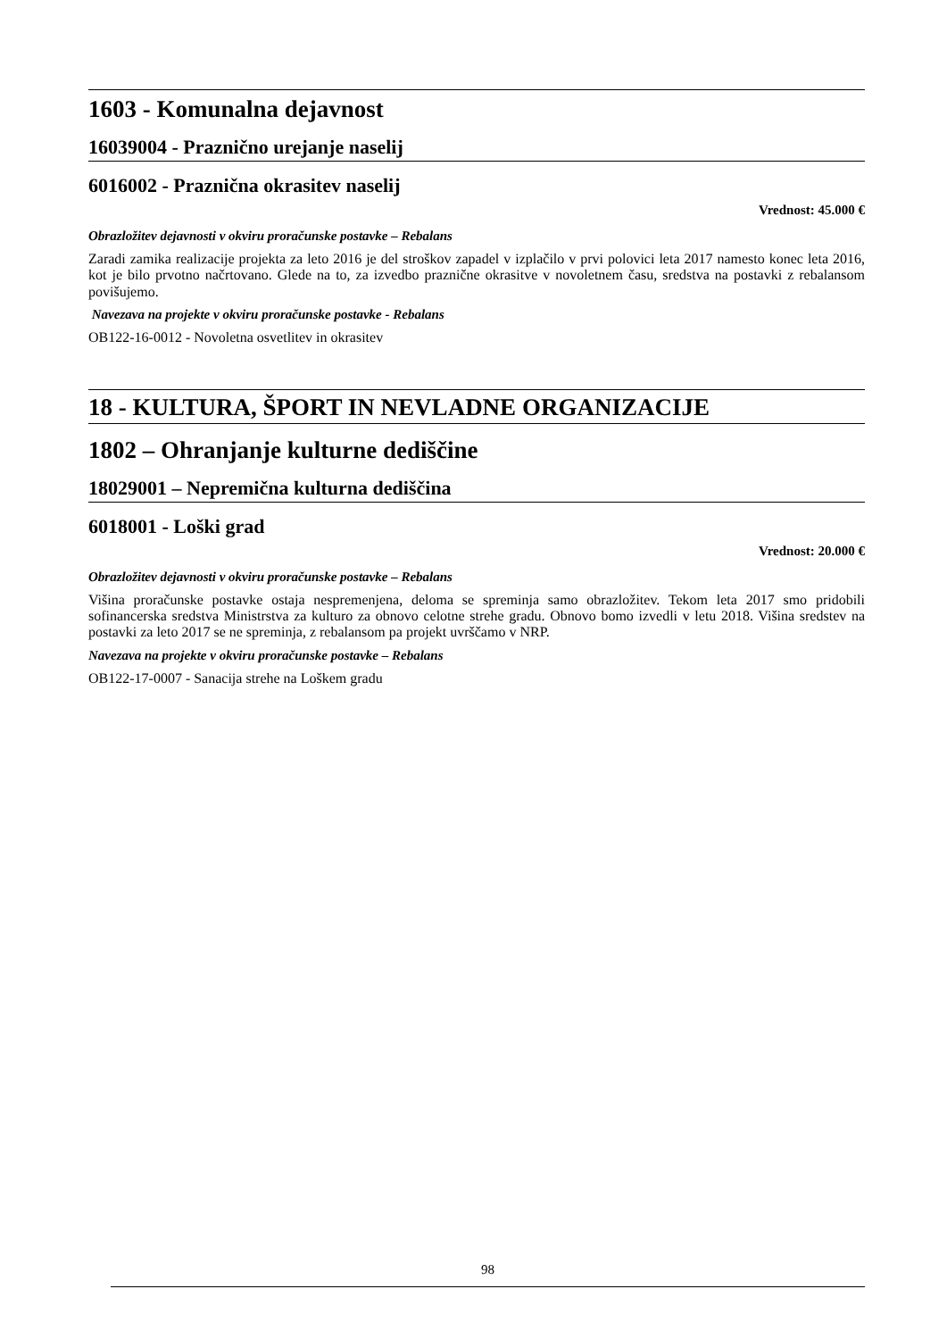1603 - Komunalna dejavnost
16039004 - Praznično urejanje naselij
6016002 - Praznična okrasitev naselij
Vrednost: 45.000 €
Obrazložitev dejavnosti v okviru proračunske postavke – Rebalans
Zaradi zamika realizacije projekta za leto 2016 je del stroškov zapadel v izplačilo v prvi polovici leta 2017 namesto konec leta 2016, kot je bilo prvotno načrtovano. Glede na to, za izvedbo praznične okrasitve v novoletnem času, sredstva na postavki z rebalansom povišujemo.
Navezava na projekte v okviru proračunske postavke - Rebalans
OB122-16-0012 - Novoletna osvetlitev in okrasitev
18 - KULTURA, ŠPORT IN NEVLADNE ORGANIZACIJE
1802 – Ohranjanje kulturne dediščine
18029001 – Nepremična kulturna dediščina
6018001 - Loški grad
Vrednost: 20.000 €
Obrazložitev dejavnosti v okviru proračunske postavke – Rebalans
Višina proračunske postavke ostaja nespremenjena, deloma se spreminja samo obrazložitev. Tekom leta 2017 smo pridobili sofinancerska sredstva Ministrstva za kulturo za obnovo celotne strehe gradu. Obnovo bomo izvedli v letu 2018. Višina sredstev na postavki za leto 2017 se ne spreminja, z rebalansom pa projekt uvrščamo v NRP.
Navezava na projekte v okviru proračunske postavke – Rebalans
OB122-17-0007 - Sanacija strehe na Loškem gradu
98